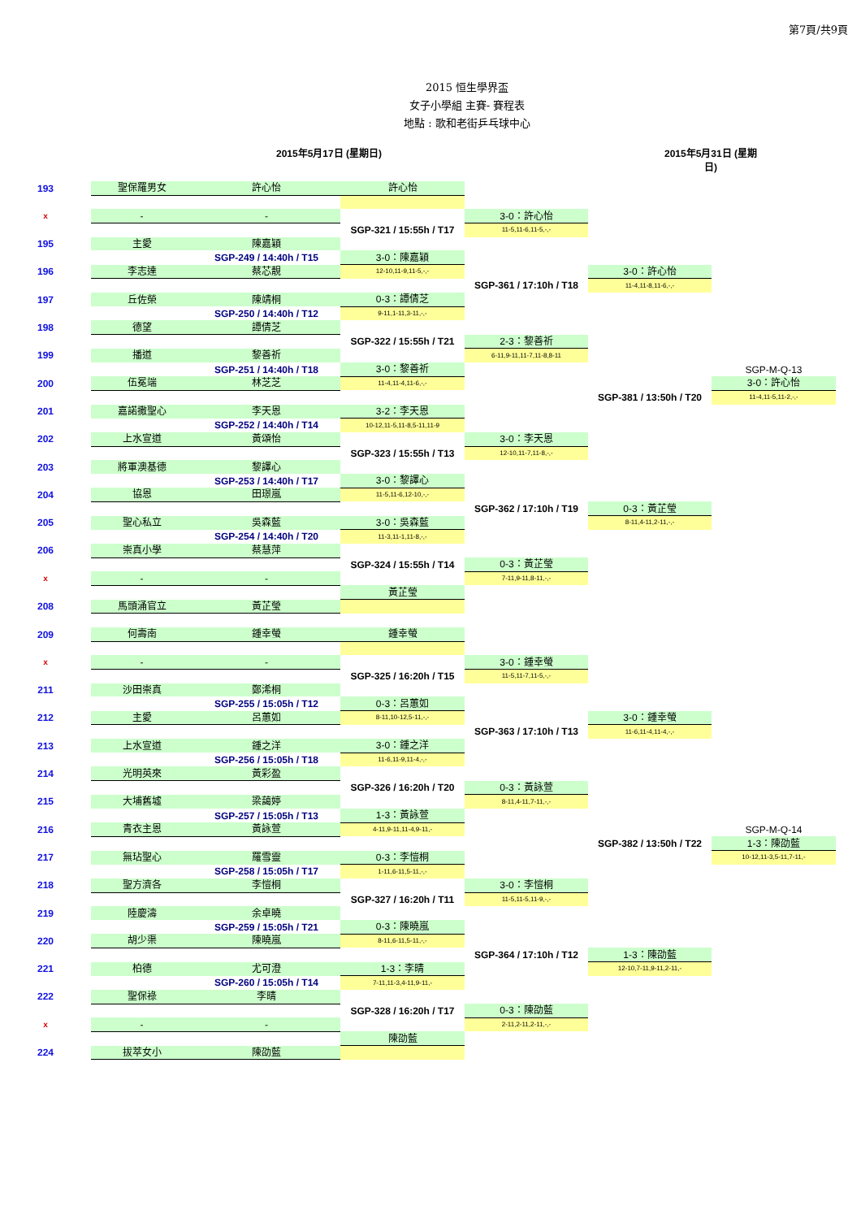第7頁/共9頁
2015 恒生學界盃
女子小學組 主賽- 賽程表
地點 : 歌和老街乒乓球中心
2015年5月17日 (星期日) 2015年5月31日 (星期日)
| 193 | 聖保羅男女 | 許心怡 | 許心怡 | | | |
| x | - | - | | 3-0：許心怡 | | |
| | | | SGP-321 / 15:55h / T17 | 11-5,11-6,11-5,-,- | | |
| 195 | 主愛 | 陳嘉穎 | | | | |
| | | SGP-249 / 14:40h / T15 | 3-0：陳嘉穎 | | | |
| 196 | 李志達 | 蔡芯靚 | 12-10,11-9,11-5,-,- | | 3-0：許心怡 | |
| | | | | SGP-361 / 17:10h / T18 | 11-4,11-8,11-6,-,- | |
| 197 | 丘佐榮 | 陳靖桐 | 0-3：譚倩芝 | | | |
| | | SGP-250 / 14:40h / T12 | 9-11,1-11,3-11,-,- | | | |
| 198 | 德望 | 譚倩芝 | | | | |
| | | | SGP-322 / 15:55h / T21 | 2-3：黎善祈 | | |
| 199 | 播道 | 黎善祈 | | 6-11,9-11,11-7,11-8,8-11 | | |
| | | SGP-251 / 14:40h / T18 | 3-0：黎善祈 | | | SGP-M-Q-13 |
| 200 | 伍冕端 | 林芝芝 | 11-4,11-4,11-6,-,- | | | 3-0：許心怡 |
| | | | | | SGP-381 / 13:50h / T20 | 11-4,11-5,11-2,-,- |
| 201 | 嘉諾撒聖心 | 李天恩 | 3-2：李天恩 | | | |
| | | SGP-252 / 14:40h / T14 | 10-12,11-5,11-8,5-11,11-9 | | | |
| 202 | 上水宣道 | 黃頌怡 | | 3-0：李天恩 | | |
| | | | SGP-323 / 15:55h / T13 | 12-10,11-7,11-8,-,- | | |
| 203 | 將軍澳基德 | 黎譯心 | | | | |
| | | SGP-253 / 14:40h / T17 | 3-0：黎譯心 | | | |
| 204 | 協恩 | 田璟嵐 | 11-5,11-6,12-10,-,- | | | |
| | | | | SGP-362 / 17:10h / T19 | 0-3：黃芷瑩 | |
| 205 | 聖心私立 | 吳森藍 | 3-0：吳森藍 | | 8-11,4-11,2-11,-,- | |
| | | SGP-254 / 14:40h / T20 | 11-3,11-1,11-8,-,- | | | |
| 206 | 崇真小學 | 蔡慧萍 | | | | |
| | | | SGP-324 / 15:55h / T14 | 0-3：黃芷瑩 | | |
| x | - | - | | 7-11,9-11,8-11,-,- | | |
| | | | 黃芷瑩 | | | |
| 208 | 馬頭涌官立 | 黃芷瑩 | | | | |
| 209 | 何壽南 | 鍾幸螢 | 鍾幸螢 | | | |
| x | - | - | | 3-0：鍾幸螢 | | |
| | | | SGP-325 / 16:20h / T15 | 11-5,11-7,11-5,-,- | | |
| 211 | 沙田崇真 | 鄭浠桐 | | | | |
| | | SGP-255 / 15:05h / T12 | 0-3：呂蕙如 | | | |
| 212 | 主愛 | 呂蕙如 | 8-11,10-12,5-11,-,- | | 3-0：鍾幸螢 | |
| | | | | SGP-363 / 17:10h / T13 | 11-6,11-4,11-4,-,- | |
| 213 | 上水宣道 | 鍾之洋 | 3-0：鍾之洋 | | | |
| | | SGP-256 / 15:05h / T18 | 11-6,11-9,11-4,-,- | | | |
| 214 | 光明英來 | 黃彩盈 | | | | |
| | | | SGP-326 / 16:20h / T20 | 0-3：黃詠萱 | | |
| 215 | 大埔舊墟 | 梁藹婷 | | 8-11,4-11,7-11,-,- | | |
| | | SGP-257 / 15:05h / T13 | 1-3：黃詠萱 | | | |
| 216 | 青衣主恩 | 黃詠萱 | 4-11,9-11,11-4,9-11,- | | | SGP-M-Q-14 |
| | | | | | SGP-382 / 13:50h / T22 | 1-3：陳劭藍 |
| 217 | 無玷聖心 | 羅雪靈 | 0-3：李愷桐 | | | 10-12,11-3,5-11,7-11,- |
| | | SGP-258 / 15:05h / T17 | 1-11,6-11,5-11,-,- | | | |
| 218 | 聖方濟各 | 李愷桐 | | 3-0：李愷桐 | | |
| | | | SGP-327 / 16:20h / T11 | 11-5,11-5,11-9,-,- | | |
| 219 | 陸慶濤 | 余卓曉 | | | | |
| | | SGP-259 / 15:05h / T21 | 0-3：陳曉嵐 | | | |
| 220 | 胡少渠 | 陳曉嵐 | 8-11,6-11,5-11,-,- | | | |
| | | | | SGP-364 / 17:10h / T12 | 1-3：陳劭藍 | |
| 221 | 柏德 | 尤可澄 | 1-3：李晴 | | 12-10,7-11,9-11,2-11,- | |
| | | SGP-260 / 15:05h / T14 | 7-11,11-3,4-11,9-11,- | | | |
| 222 | 聖保祿 | 李晴 | | | | |
| | | | SGP-328 / 16:20h / T17 | 0-3：陳劭藍 | | |
| x | - | - | | 2-11,2-11,2-11,-,- | | |
| | | | 陳劭藍 | | | |
| 224 | 拔萃女小 | 陳劭藍 | | | | |